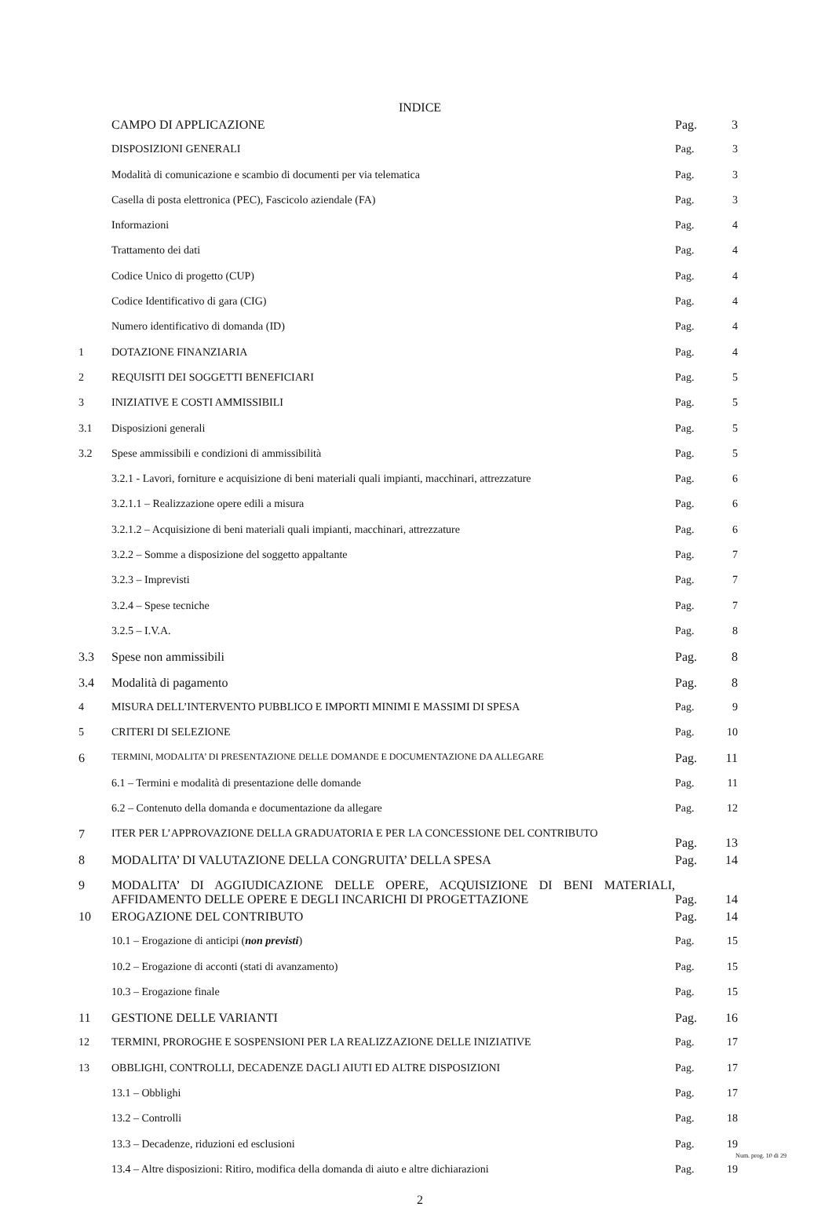INDICE
| | CAMPO DI APPLICAZIONE | Pag. | 3 |
| | DISPOSIZIONI GENERALI | Pag. | 3 |
| | Modalità di comunicazione e scambio di documenti per via telematica | Pag. | 3 |
| | Casella di posta elettronica (PEC), Fascicolo aziendale (FA) | Pag. | 3 |
| | Informazioni | Pag. | 4 |
| | Trattamento dei dati | Pag. | 4 |
| | Codice Unico di progetto (CUP) | Pag. | 4 |
| | Codice Identificativo di gara (CIG) | Pag. | 4 |
| | Numero identificativo di domanda (ID) | Pag. | 4 |
| 1 | DOTAZIONE FINANZIARIA | Pag. | 4 |
| 2 | REQUISITI DEI SOGGETTI BENEFICIARI | Pag. | 5 |
| 3 | INIZIATIVE E COSTI AMMISSIBILI | Pag. | 5 |
| 3.1 | Disposizioni generali | Pag. | 5 |
| 3.2 | Spese ammissibili e condizioni di ammissibilità | Pag. | 5 |
| | 3.2.1 - Lavori, forniture e acquisizione di beni materiali quali impianti, macchinari, attrezzature | Pag. | 6 |
| | 3.2.1.1 – Realizzazione opere edili a misura | Pag. | 6 |
| | 3.2.1.2 – Acquisizione di beni materiali quali impianti, macchinari, attrezzature | Pag. | 6 |
| | 3.2.2 – Somme a disposizione del soggetto appaltante | Pag. | 7 |
| | 3.2.3 – Imprevisti | Pag. | 7 |
| | 3.2.4 – Spese tecniche | Pag. | 7 |
| | 3.2.5 – I.V.A. | Pag. | 8 |
| 3.3 | Spese non ammissibili | Pag. | 8 |
| 3.4 | Modalità di pagamento | Pag. | 8 |
| 4 | MISURA DELL’INTERVENTO PUBBLICO E IMPORTI MINIMI E MASSIMI DI SPESA | Pag. | 9 |
| 5 | CRITERI DI SELEZIONE | Pag. | 10 |
| 6 | TERMINI, MODALITA’ DI PRESENTAZIONE DELLE DOMANDE E DOCUMENTAZIONE DA ALLEGARE | Pag. | 11 |
| | 6.1 – Termini e modalità di presentazione delle domande | Pag. | 11 |
| | 6.2 – Contenuto della domanda e documentazione da allegare | Pag. | 12 |
| 7 | ITER PER L’APPROVAZIONE DELLA GRADUATORIA E PER LA CONCESSIONE DEL CONTRIBUTO | Pag. | 13 |
| 8 | MODALITA’ DI VALUTAZIONE DELLA CONGRUITA’ DELLA SPESA | Pag. | 14 |
| 9 | MODALITA’ DI AGGIUDICAZIONE DELLE OPERE, ACQUISIZIONE DI BENI MATERIALI, AFFIDAMENTO DELLE OPERE E DEGLI INCARICHI DI PROGETTAZIONE | Pag. | 14 |
| 10 | EROGAZIONE DEL CONTRIBUTO | Pag. | 14 |
| | 10.1 – Erogazione di anticipi ( non previsti ) | Pag. | 15 |
| | 10.2 – Erogazione di acconti (stati di avanzamento) | Pag. | 15 |
| | 10.3 – Erogazione finale | Pag. | 15 |
| 11 | GESTIONE DELLE VARIANTI | Pag. | 16 |
| 12 | TERMINI, PROROGHE E SOSPENSIONI PER LA REALIZZAZIONE DELLE INIZIATIVE | Pag. | 17 |
| 13 | OBBLIGHI, CONTROLLI, DECADENZE DAGLI AIUTI ED ALTRE DISPOSIZIONI | Pag. | 17 |
| | 13.1 – Obblighi | Pag. | 17 |
| | 13.2 – Controlli | Pag. | 18 |
| | 13.3 – Decadenze, riduzioni ed esclusioni | Pag. | 19 |
| | 13.4 – Altre disposizioni: Ritiro, modifica della domanda di aiuto e altre dichiarazioni | Pag. | 19 |
2
Num. prog. 10 di 29